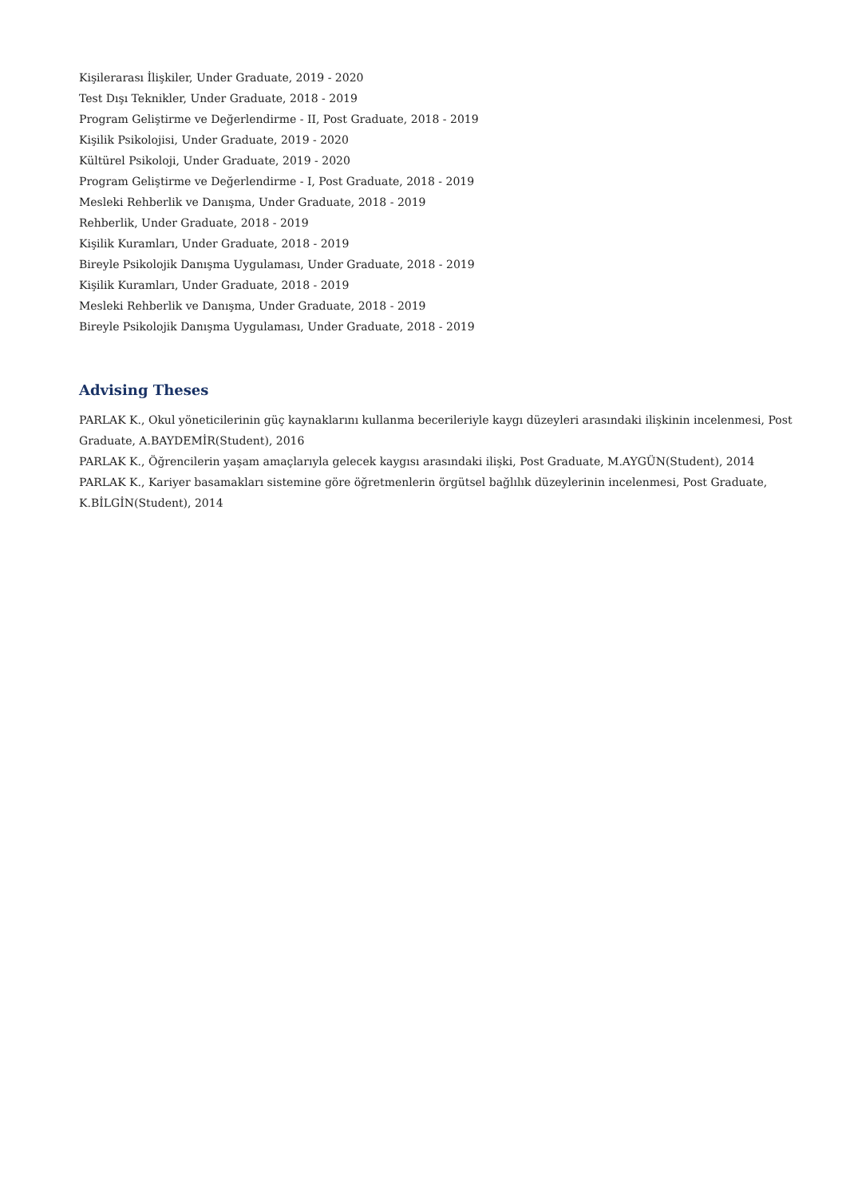Kişilerarası İlişkiler, Under Graduate, 2019 - 2020
Test Dışı Teknikler, Under Graduate, 2018 - 2019
Program Geliştirme ve Değerlendirme - II, Post Graduate, 2018 - 2019
Kişilik Psikolojisi, Under Graduate, 2019 - 2020
Kültürel Psikoloji, Under Graduate, 2019 - 2020
Program Geliştirme ve Değerlendirme - I, Post Graduate, 2018 - 2019
Mesleki Rehberlik ve Danışma, Under Graduate, 2018 - 2019
Rehberlik, Under Graduate, 2018 - 2019
Kişilik Kuramları, Under Graduate, 2018 - 2019
Bireyle Psikolojik Danışma Uygulaması, Under Graduate, 2018 - 2019
Kişilik Kuramları, Under Graduate, 2018 - 2019
Mesleki Rehberlik ve Danışma, Under Graduate, 2018 - 2019
Bireyle Psikolojik Danışma Uygulaması, Under Graduate, 2018 - 2019
Advising Theses
PARLAK K., Okul yöneticilerinin güç kaynaklarını kullanma becerileriyle kaygı düzeyleri arasındaki ilişkinin incelenmesi, Post Graduate, A.BAYDEMİR(Student), 2016
PARLAK K., Öğrencilerin yaşam amaçlarıyla gelecek kaygısı arasındaki ilişki, Post Graduate, M.AYGÜN(Student), 2014
PARLAK K., Kariyer basamakları sistemine göre öğretmenlerin örgütsel bağlılık düzeylerinin incelenmesi, Post Graduate, K.BİLGİN(Student), 2014